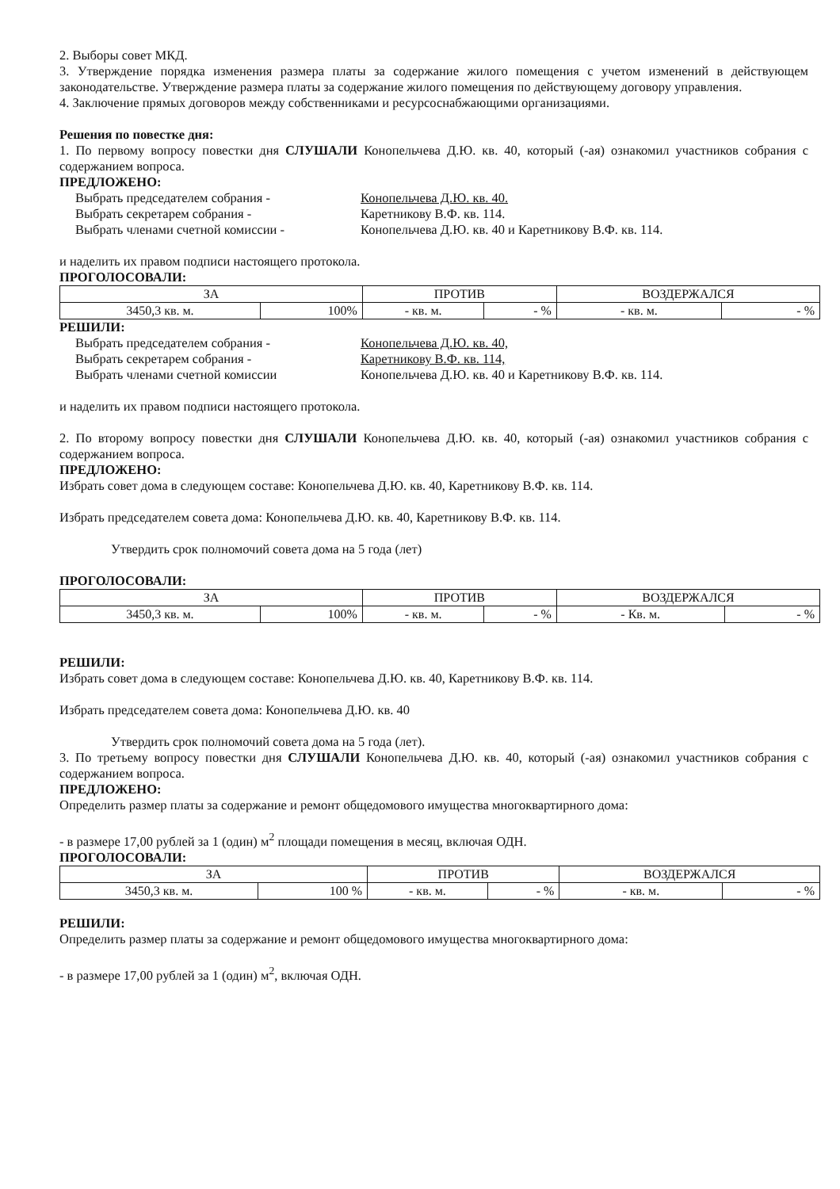2. Выборы совет МКД.
3. Утверждение порядка изменения размера платы за содержание жилого помещения с учетом изменений в действующем законодательстве. Утверждение размера платы за содержание жилого помещения по действующему договору управления.
4. Заключение прямых договоров между собственниками и ресурсоснабжающими организациями.
Решения по повестке дня:
1. По первому вопросу повестки дня СЛУШАЛИ Конопельчева Д.Ю. кв. 40, который (-ая) ознакомил участников собрания с содержанием вопроса.
ПРЕДЛОЖЕНО:
Выбрать председателем собрания - Конопельчева Д.Ю. кв. 40. Выбрать секретарем собрания - Каретникову В.Ф. кв. 114. Выбрать членами счетной комиссии - Конопельчева Д.Ю. кв. 40 и Каретникову В.Ф. кв. 114.
и наделить их правом подписи настоящего протокола.
ПРОГОЛОСОВАЛИ:
| ЗА | | ПРОТИВ | | ВОЗДЕРЖАЛСЯ | |
| 3450,3 кв. м. | 100% | - кв. м. | - % | - кв. м. | - % |
РЕШИЛИ:
Выбрать председателем собрания - Конопельчева Д.Ю. кв. 40, Выбрать секретарем собрания - Каретникову В.Ф. кв. 114, Выбрать членами счетной комиссии Конопельчева Д.Ю. кв. 40 и Каретникову В.Ф. кв. 114.
и наделить их правом подписи настоящего протокола.
2. По второму вопросу повестки дня СЛУШАЛИ Конопельчева Д.Ю. кв. 40, который (-ая) ознакомил участников собрания с содержанием вопроса.
ПРЕДЛОЖЕНО:
Избрать совет дома в следующем составе: Конопельчева Д.Ю. кв. 40, Каретникову В.Ф. кв. 114.
Избрать председателем совета дома: Конопельчева Д.Ю. кв. 40, Каретникову В.Ф. кв. 114.
Утвердить срок полномочий совета дома на 5 года (лет)
ПРОГОЛОСОВАЛИ:
| ЗА | | ПРОТИВ | | ВОЗДЕРЖАЛСЯ | |
| 3450,3 кв. м. | 100% | - кв. м. | - % | - Кв. м. | - % |
РЕШИЛИ:
Избрать совет дома в следующем составе: Конопельчева Д.Ю. кв. 40, Каретникову В.Ф. кв. 114.
Избрать председателем совета дома: Конопельчева Д.Ю. кв. 40
Утвердить срок полномочий совета дома на 5 года (лет).
3. По третьему вопросу повестки дня СЛУШАЛИ Конопельчева Д.Ю. кв. 40, который (-ая) ознакомил участников собрания с содержанием вопроса.
ПРЕДЛОЖЕНО:
Определить размер платы за содержание и ремонт общедомового имущества многоквартирного дома:
- в размере 17,00 рублей за 1 (один) м<sup>2</sup> площади помещения в месяц, включая ОДН.
ПРОГОЛОСОВАЛИ:
| ЗА | | ПРОТИВ | | ВОЗДЕРЖАЛСЯ | |
| 3450,3 кв. м. | 100 % | - кв. м. | - % | - кв. м. | - % |
РЕШИЛИ:
Определить размер платы за содержание и ремонт общедомового имущества многоквартирного дома:
- в размере 17,00 рублей за 1 (один) м<sup>2</sup>, включая ОДН.